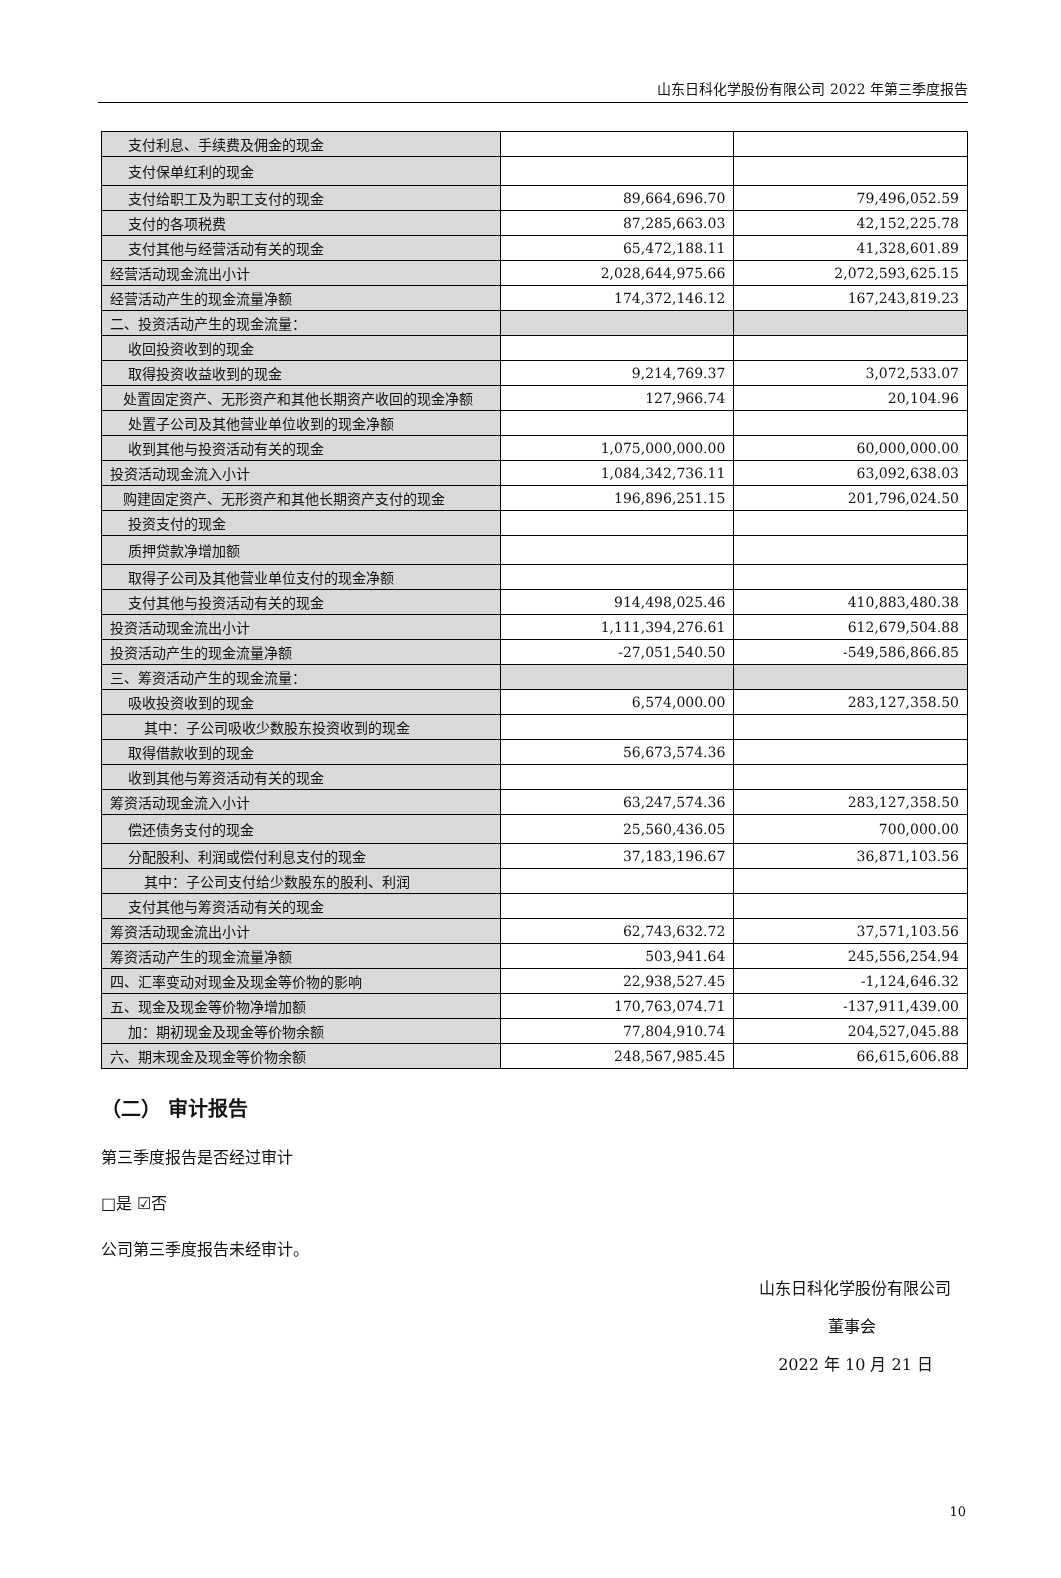山东日科化学股份有限公司 2022 年第三季度报告
| 支付利息、手续费及佣金的现金 | | |
| 支付保单红利的现金 | | |
| 支付给职工及为职工支付的现金 | 89,664,696.70 | 79,496,052.59 |
| 支付的各项税费 | 87,285,663.03 | 42,152,225.78 |
| 支付其他与经营活动有关的现金 | 65,472,188.11 | 41,328,601.89 |
| 经营活动现金流出小计 | 2,028,644,975.66 | 2,072,593,625.15 |
| 经营活动产生的现金流量净额 | 174,372,146.12 | 167,243,819.23 |
| 二、投资活动产生的现金流量： | | |
| 收回投资收到的现金 | | |
| 取得投资收益收到的现金 | 9,214,769.37 | 3,072,533.07 |
| 处置固定资产、无形资产和其他长期资产收回的现金净额 | 127,966.74 | 20,104.96 |
| 处置子公司及其他营业单位收到的现金净额 | | |
| 收到其他与投资活动有关的现金 | 1,075,000,000.00 | 60,000,000.00 |
| 投资活动现金流入小计 | 1,084,342,736.11 | 63,092,638.03 |
| 购建固定资产、无形资产和其他长期资产支付的现金 | 196,896,251.15 | 201,796,024.50 |
| 投资支付的现金 | | |
| 质押贷款净增加额 | | |
| 取得子公司及其他营业单位支付的现金净额 | | |
| 支付其他与投资活动有关的现金 | 914,498,025.46 | 410,883,480.38 |
| 投资活动现金流出小计 | 1,111,394,276.61 | 612,679,504.88 |
| 投资活动产生的现金流量净额 | -27,051,540.50 | -549,586,866.85 |
| 三、筹资活动产生的现金流量： | | |
| 吸收投资收到的现金 | 6,574,000.00 | 283,127,358.50 |
| 其中：子公司吸收少数股东投资收到的现金 | | |
| 取得借款收到的现金 | 56,673,574.36 | |
| 收到其他与筹资活动有关的现金 | | |
| 筹资活动现金流入小计 | 63,247,574.36 | 283,127,358.50 |
| 偿还债务支付的现金 | 25,560,436.05 | 700,000.00 |
| 分配股利、利润或偿付利息支付的现金 | 37,183,196.67 | 36,871,103.56 |
| 其中：子公司支付给少数股东的股利、利润 | | |
| 支付其他与筹资活动有关的现金 | | |
| 筹资活动现金流出小计 | 62,743,632.72 | 37,571,103.56 |
| 筹资活动产生的现金流量净额 | 503,941.64 | 245,556,254.94 |
| 四、汇率变动对现金及现金等价物的影响 | 22,938,527.45 | -1,124,646.32 |
| 五、现金及现金等价物净增加额 | 170,763,074.71 | -137,911,439.00 |
| 加：期初现金及现金等价物余额 | 77,804,910.74 | 204,527,045.88 |
| 六、期末现金及现金等价物余额 | 248,567,985.45 | 66,615,606.88 |
（二） 审计报告
第三季度报告是否经过审计
□是 ☑否
公司第三季度报告未经审计。
山东日科化学股份有限公司
董事会
2022 年 10 月 21 日
10